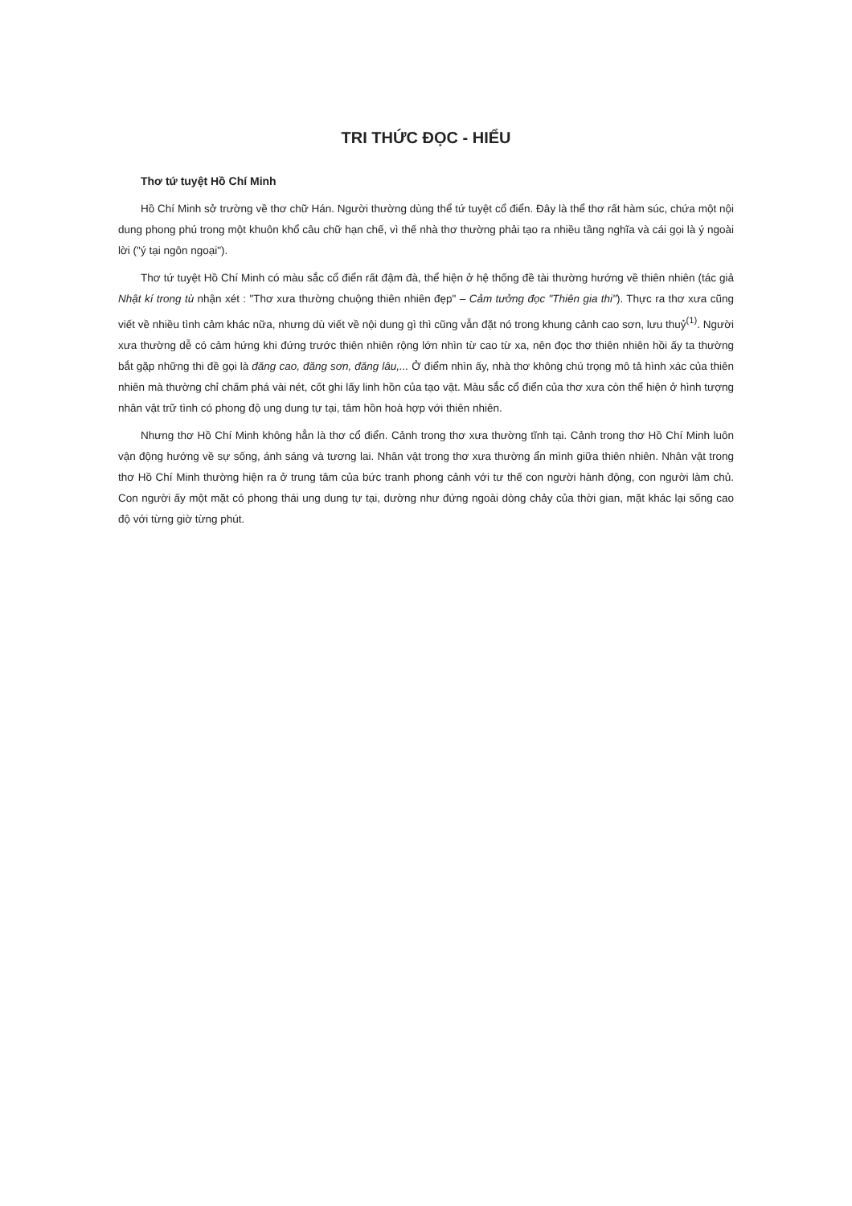TRI THỨC ĐỌC - HIỂU
Thơ tứ tuyệt Hồ Chí Minh
Hồ Chí Minh sở trường về thơ chữ Hán. Người thường dùng thể tứ tuyệt cổ điển. Đây là thể thơ rất hàm súc, chứa một nội dung phong phú trong một khuôn khổ câu chữ hạn chế, vì thế nhà thơ thường phải tạo ra nhiều tầng nghĩa và cái gọi là ý ngoài lời ("ý tại ngôn ngoại").
Thơ tứ tuyệt Hồ Chí Minh có màu sắc cổ điển rất đậm đà, thể hiện ở hệ thống đề tài thường hướng về thiên nhiên (tác giả Nhật kí trong tù nhận xét : "Thơ xưa thường chuộng thiên nhiên đẹp" – Cảm tưởng đọc "Thiên gia thi"). Thực ra thơ xưa cũng viết về nhiều tình cảm khác nữa, nhưng dù viết về nội dung gì thì cũng vẫn đặt nó trong khung cảnh cao sơn, lưu thuỷ<sup>(1)</sup>. Người xưa thường dễ có cảm hứng khi đứng trước thiên nhiên rộng lớn nhìn từ cao từ xa, nên đọc thơ thiên nhiên hồi ấy ta thường bắt gặp những thi đề gọi là đăng cao, đăng sơn, đăng lâu,... Ở điểm nhìn ấy, nhà thơ không chú trọng mô tả hình xác của thiên nhiên mà thường chỉ chấm phá vài nét, cốt ghi lấy linh hồn của tạo vật. Màu sắc cổ điển của thơ xưa còn thể hiện ở hình tượng nhân vật trữ tình có phong độ ung dung tự tại, tâm hồn hoà hợp với thiên nhiên.
Nhưng thơ Hồ Chí Minh không hẳn là thơ cổ điển. Cảnh trong thơ xưa thường tĩnh tại. Cảnh trong thơ Hồ Chí Minh luôn vận động hướng về sự sống, ánh sáng và tương lai. Nhân vật trong thơ xưa thường ẩn mình giữa thiên nhiên. Nhân vật trong thơ Hồ Chí Minh thường hiện ra ở trung tâm của bức tranh phong cảnh với tư thế con người hành động, con người làm chủ. Con người ấy một mặt có phong thái ung dung tự tại, dường như đứng ngoài dòng chảy của thời gian, mặt khác lại sống cao độ với từng giờ từng phút.